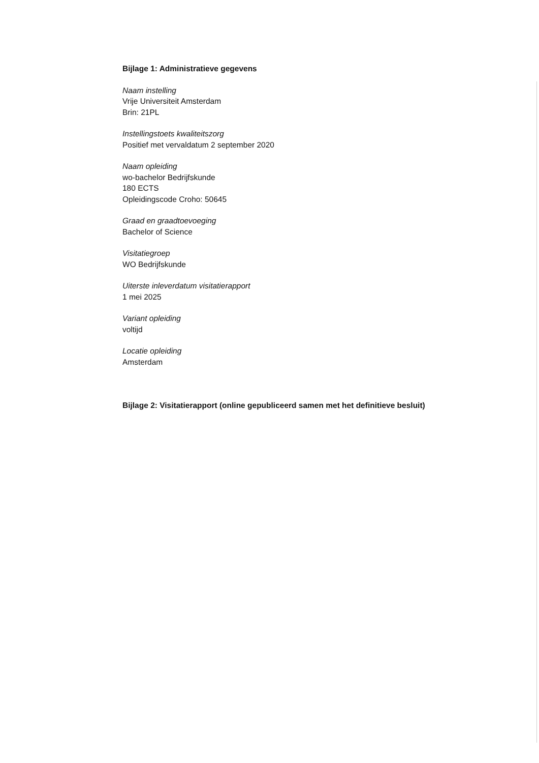Bijlage 1: Administratieve gegevens
Naam instelling
Vrije Universiteit Amsterdam
Brin: 21PL
Instellingstoets kwaliteitszorg
Positief met vervaldatum 2 september 2020
Naam opleiding
wo-bachelor Bedrijfskunde
180 ECTS
Opleidingscode Croho: 50645
Graad en graadtoevoeging
Bachelor of Science
Visitatiegroep
WO Bedrijfskunde
Uiterste inleverdatum visitatierapport
1 mei 2025
Variant opleiding
voltijd
Locatie opleiding
Amsterdam
Bijlage 2: Visitatierapport (online gepubliceerd samen met het definitieve besluit)